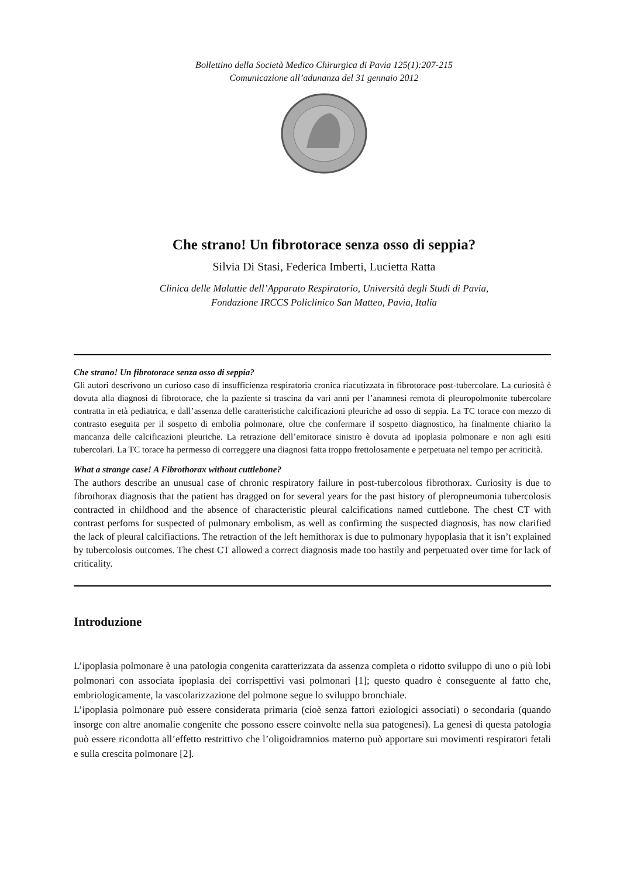Bollettino della Società Medico Chirurgica di Pavia 125(1):207-215
Comunicazione all’adunanza del 31 gennaio 2012
Che strano! Un fibrotorace senza osso di seppia?
Silvia Di Stasi, Federica Imberti, Lucietta Ratta
Clinica delle Malattie dell’Apparato Respiratorio, Università degli Studi di Pavia,
Fondazione IRCCS Policlinico San Matteo, Pavia, Italia
Che strano! Un fibrotorace senza osso di seppia?
Gli autori descrivono un curioso caso di insufficienza respiratoria cronica riacutizzata in fibrotorace post-tubercolare. La curiosità è dovuta alla diagnosi di fibrotorace, che la paziente si trascina da vari anni per l’anamnesi remota di pleuropolmonite tubercolare contratta in età pediatrica, e dall’assenza delle caratteristiche calcificazioni pleuriche ad osso di seppia. La TC torace con mezzo di contrasto eseguita per il sospetto di embolia polmonare, oltre che confermare il sospetto diagnostico, ha finalmente chiarito la mancanza delle calcificazioni pleuriche. La retrazione dell’emitorace sinistro è dovuta ad ipoplasia polmonare e non agli esiti tubercolari. La TC torace ha permesso di correggere una diagnosi fatta troppo frettolosamente e perpetuata nel tempo per acriticità.
What a strange case! A Fibrothorax without cuttlebone?
The authors describe an unusual case of chronic respiratory failure in post-tubercolous fibrothorax. Curiosity is due to fibrothorax diagnosis that the patient has dragged on for several years for the past history of pleropneumonia tubercolosis contracted in childhood and the absence of characteristic pleural calcifications named cuttlebone. The chest CT with contrast perfoms for suspected of pulmonary embolism, as well as confirming the suspected diagnosis, has now clarified the lack of pleural calcifiactions. The retraction of the left hemithorax is due to pulmonary hypoplasia that it isn’t explained by tubercolosis outcomes. The chest CT allowed a correct diagnosis made too hastily and perpetuated over time for lack of criticality.
Introduzione
L’ipoplasia polmonare è una patologia congenita caratterizzata da assenza completa o ridotto sviluppo di uno o più lobi polmonari con associata ipoplasia dei corrispettivi vasi polmonari [1]; questo quadro è conseguente al fatto che, embriologicamente, la vascolarizzazione del polmone segue lo sviluppo bronchiale.
L’ipoplasia polmonare può essere considerata primaria (cioè senza fattori eziologici associati) o secondaria (quando insorge con altre anomalie congenite che possono essere coinvolte nella sua patogenesi). La genesi di questa patologia può essere ricondotta all’effetto restrittivo che l’oligoidramnios materno può apportare sui movimenti respiratori fetali e sulla crescita polmonare [2].